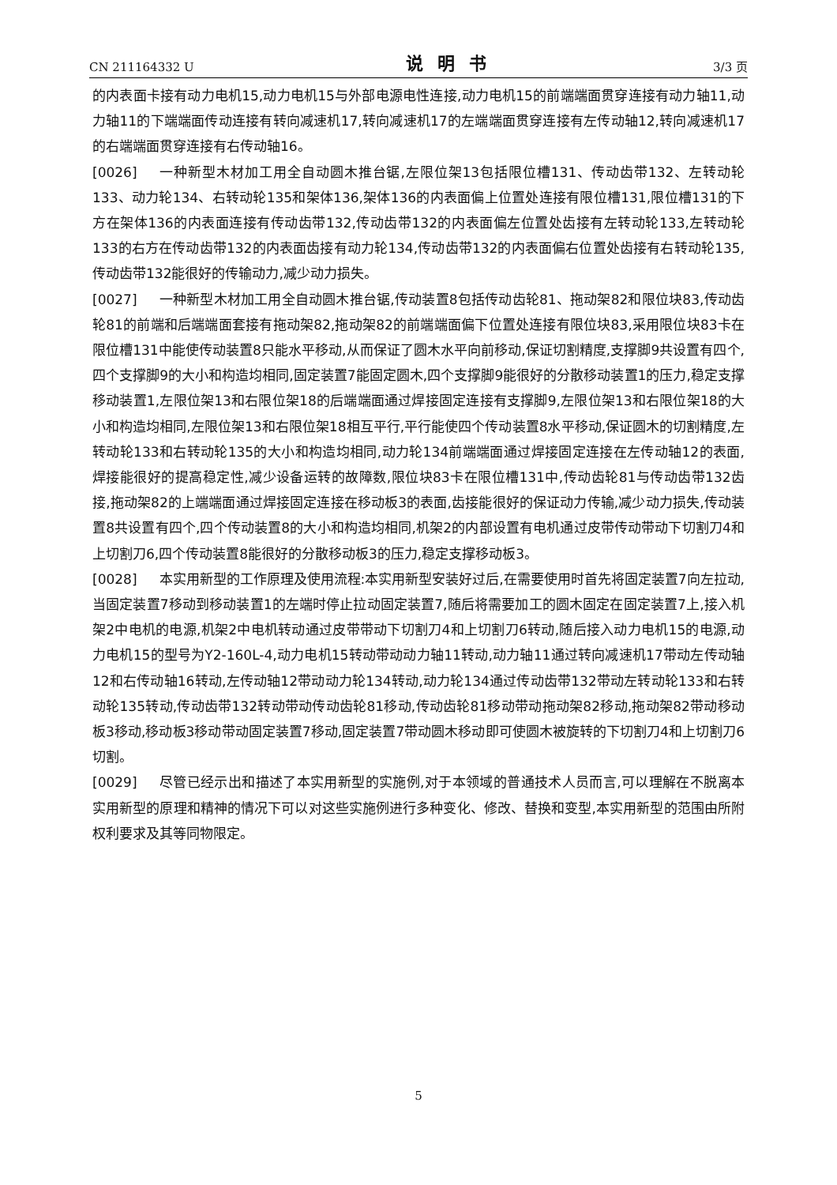CN 211164332 U 说明书 3/3 页
的内表面卡接有动力电机15,动力电机15与外部电源电性连接,动力电机15的前端端面贯穿连接有动力轴11,动力轴11的下端端面传动连接有转向减速机17,转向减速机17的左端端面贯穿连接有左传动轴12,转向减速机17的右端端面贯穿连接有右传动轴16。
[0026] 一种新型木材加工用全自动圆木推台锯,左限位架13包括限位槽131、传动齿带132、左转动轮133、动力轮134、右转动轮135和架体136,架体136的内表面偏上位置处连接有限位槽131,限位槽131的下方在架体136的内表面连接有传动齿带132,传动齿带132的内表面偏左位置处齿接有左转动轮133,左转动轮133的右方在传动齿带132的内表面齿接有动力轮134,传动齿带132的内表面偏右位置处齿接有右转动轮135,传动齿带132能很好的传输动力,减少动力损失。
[0027] 一种新型木材加工用全自动圆木推台锯,传动装置8包括传动齿轮81、拖动架82和限位块83,传动齿轮81的前端和后端端面套接有拖动架82,拖动架82的前端端面偏下位置处连接有限位块83,采用限位块83卡在限位槽131中能使传动装置8只能水平移动,从而保证了圆木水平向前移动,保证切割精度,支撑脚9共设置有四个,四个支撑脚9的大小和构造均相同,固定装置7能固定圆木,四个支撑脚9能很好的分散移动装置1的压力,稳定支撑移动装置1,左限位架13和右限位架18的后端端面通过焊接固定连接有支撑脚9,左限位架13和右限位架18的大小和构造均相同,左限位架13和右限位架18相互平行,平行能使四个传动装置8水平移动,保证圆木的切割精度,左转动轮133和右转动轮135的大小和构造均相同,动力轮134前端端面通过焊接固定连接在左传动轴12的表面,焊接能很好的提高稳定性,减少设备运转的故障数,限位块83卡在限位槽131中,传动齿轮81与传动齿带132齿接,拖动架82的上端端面通过焊接固定连接在移动板3的表面,齿接能很好的保证动力传输,减少动力损失,传动装置8共设置有四个,四个传动装置8的大小和构造均相同,机架2的内部设置有电机通过皮带传动带动下切割刀4和上切割刀6,四个传动装置8能很好的分散移动板3的压力,稳定支撑移动板3。
[0028] 本实用新型的工作原理及使用流程:本实用新型安装好过后,在需要使用时首先将固定装置7向左拉动,当固定装置7移动到移动装置1的左端时停止拉动固定装置7,随后将需要加工的圆木固定在固定装置7上,接入机架2中电机的电源,机架2中电机转动通过皮带带动下切割刀4和上切割刀6转动,随后接入动力电机15的电源,动力电机15的型号为Y2-160L-4,动力电机15转动带动动力轴11转动,动力轴11通过转向减速机17带动左传动轴12和右传动轴16转动,左传动轴12带动动力轮134转动,动力轮134通过传动齿带132带动左转动轮133和右转动轮135转动,传动齿带132转动带动传动齿轮81移动,传动齿轮81移动带动拖动架82移动,拖动架82带动移动板3移动,移动板3移动带动固定装置7移动,固定装置7带动圆木移动即可使圆木被旋转的下切割刀4和上切割刀6切割。
[0029] 尽管已经示出和描述了本实用新型的实施例,对于本领域的普通技术人员而言,可以理解在不脱离本实用新型的原理和精神的情况下可以对这些实施例进行多种变化、修改、替换和变型,本实用新型的范围由所附权利要求及其等同物限定。
5